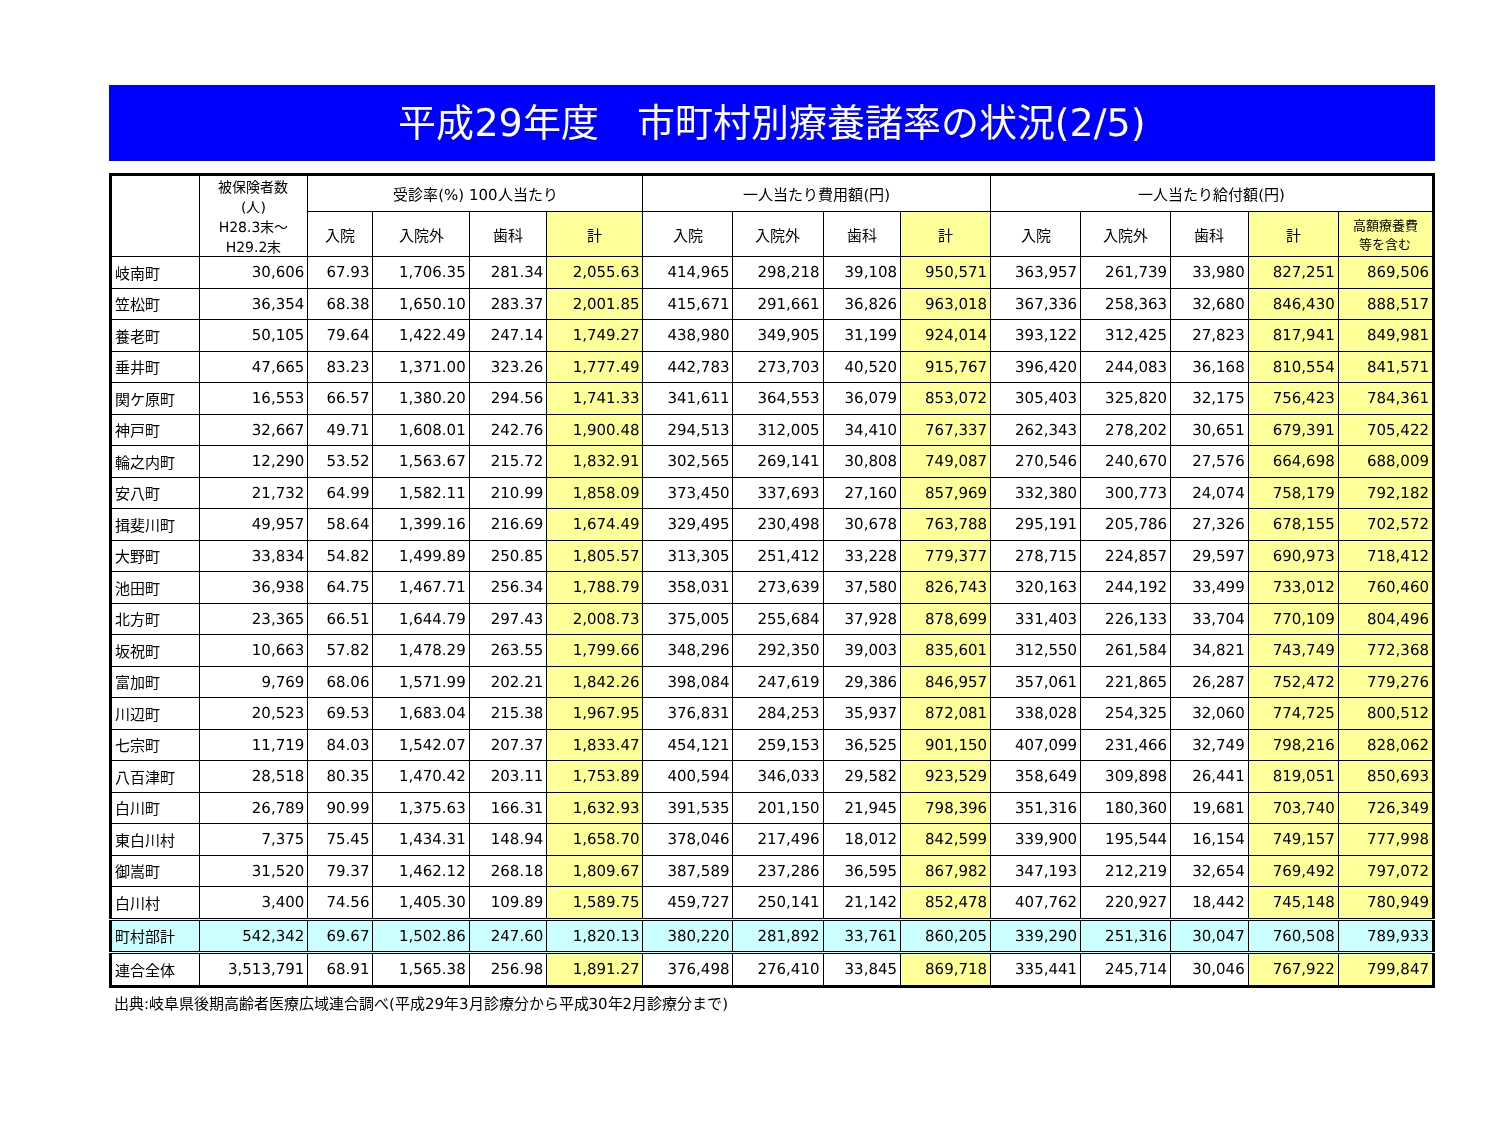平成29年度　市町村別療養諸率の状況(2/5)
| | 被保険者数 (人) H28.3末～ H29.2末 | 受診率(%) 100人当たり | | | | 一人当たり費用額(円) | | | | 一人当たり給付額(円) | | | | |
| --- | --- | --- | --- | --- | --- | --- | --- | --- | --- | --- | --- | --- | --- | --- |
| | | 入院 | 入院外 | 歯科 | 計 | 入院 | 入院外 | 歯科 | 計 | 入院 | 入院外 | 歯科 | 計 | 高額療養費 等を含む |
| 岐南町 | 30,606 | 67.93 | 1,706.35 | 281.34 | 2,055.63 | 414,965 | 298,218 | 39,108 | 950,571 | 363,957 | 261,739 | 33,980 | 827,251 | 869,506 |
| 笠松町 | 36,354 | 68.38 | 1,650.10 | 283.37 | 2,001.85 | 415,671 | 291,661 | 36,826 | 963,018 | 367,336 | 258,363 | 32,680 | 846,430 | 888,517 |
| 養老町 | 50,105 | 79.64 | 1,422.49 | 247.14 | 1,749.27 | 438,980 | 349,905 | 31,199 | 924,014 | 393,122 | 312,425 | 27,823 | 817,941 | 849,981 |
| 垂井町 | 47,665 | 83.23 | 1,371.00 | 323.26 | 1,777.49 | 442,783 | 273,703 | 40,520 | 915,767 | 396,420 | 244,083 | 36,168 | 810,554 | 841,571 |
| 関ケ原町 | 16,553 | 66.57 | 1,380.20 | 294.56 | 1,741.33 | 341,611 | 364,553 | 36,079 | 853,072 | 305,403 | 325,820 | 32,175 | 756,423 | 784,361 |
| 神戸町 | 32,667 | 49.71 | 1,608.01 | 242.76 | 1,900.48 | 294,513 | 312,005 | 34,410 | 767,337 | 262,343 | 278,202 | 30,651 | 679,391 | 705,422 |
| 輪之内町 | 12,290 | 53.52 | 1,563.67 | 215.72 | 1,832.91 | 302,565 | 269,141 | 30,808 | 749,087 | 270,546 | 240,670 | 27,576 | 664,698 | 688,009 |
| 安八町 | 21,732 | 64.99 | 1,582.11 | 210.99 | 1,858.09 | 373,450 | 337,693 | 27,160 | 857,969 | 332,380 | 300,773 | 24,074 | 758,179 | 792,182 |
| 揖斐川町 | 49,957 | 58.64 | 1,399.16 | 216.69 | 1,674.49 | 329,495 | 230,498 | 30,678 | 763,788 | 295,191 | 205,786 | 27,326 | 678,155 | 702,572 |
| 大野町 | 33,834 | 54.82 | 1,499.89 | 250.85 | 1,805.57 | 313,305 | 251,412 | 33,228 | 779,377 | 278,715 | 224,857 | 29,597 | 690,973 | 718,412 |
| 池田町 | 36,938 | 64.75 | 1,467.71 | 256.34 | 1,788.79 | 358,031 | 273,639 | 37,580 | 826,743 | 320,163 | 244,192 | 33,499 | 733,012 | 760,460 |
| 北方町 | 23,365 | 66.51 | 1,644.79 | 297.43 | 2,008.73 | 375,005 | 255,684 | 37,928 | 878,699 | 331,403 | 226,133 | 33,704 | 770,109 | 804,496 |
| 坂祝町 | 10,663 | 57.82 | 1,478.29 | 263.55 | 1,799.66 | 348,296 | 292,350 | 39,003 | 835,601 | 312,550 | 261,584 | 34,821 | 743,749 | 772,368 |
| 富加町 | 9,769 | 68.06 | 1,571.99 | 202.21 | 1,842.26 | 398,084 | 247,619 | 29,386 | 846,957 | 357,061 | 221,865 | 26,287 | 752,472 | 779,276 |
| 川辺町 | 20,523 | 69.53 | 1,683.04 | 215.38 | 1,967.95 | 376,831 | 284,253 | 35,937 | 872,081 | 338,028 | 254,325 | 32,060 | 774,725 | 800,512 |
| 七宗町 | 11,719 | 84.03 | 1,542.07 | 207.37 | 1,833.47 | 454,121 | 259,153 | 36,525 | 901,150 | 407,099 | 231,466 | 32,749 | 798,216 | 828,062 |
| 八百津町 | 28,518 | 80.35 | 1,470.42 | 203.11 | 1,753.89 | 400,594 | 346,033 | 29,582 | 923,529 | 358,649 | 309,898 | 26,441 | 819,051 | 850,693 |
| 白川町 | 26,789 | 90.99 | 1,375.63 | 166.31 | 1,632.93 | 391,535 | 201,150 | 21,945 | 798,396 | 351,316 | 180,360 | 19,681 | 703,740 | 726,349 |
| 東白川村 | 7,375 | 75.45 | 1,434.31 | 148.94 | 1,658.70 | 378,046 | 217,496 | 18,012 | 842,599 | 339,900 | 195,544 | 16,154 | 749,157 | 777,998 |
| 御嵩町 | 31,520 | 79.37 | 1,462.12 | 268.18 | 1,809.67 | 387,589 | 237,286 | 36,595 | 867,982 | 347,193 | 212,219 | 32,654 | 769,492 | 797,072 |
| 白川村 | 3,400 | 74.56 | 1,405.30 | 109.89 | 1,589.75 | 459,727 | 250,141 | 21,142 | 852,478 | 407,762 | 220,927 | 18,442 | 745,148 | 780,949 |
| 町村部計 | 542,342 | 69.67 | 1,502.86 | 247.60 | 1,820.13 | 380,220 | 281,892 | 33,761 | 860,205 | 339,290 | 251,316 | 30,047 | 760,508 | 789,933 |
| 連合全体 | 3,513,791 | 68.91 | 1,565.38 | 256.98 | 1,891.27 | 376,498 | 276,410 | 33,845 | 869,718 | 335,441 | 245,714 | 30,046 | 767,922 | 799,847 |
出典:岐阜県後期高齢者医療広域連合調べ(平成29年3月診療分から平成30年2月診療分まで)